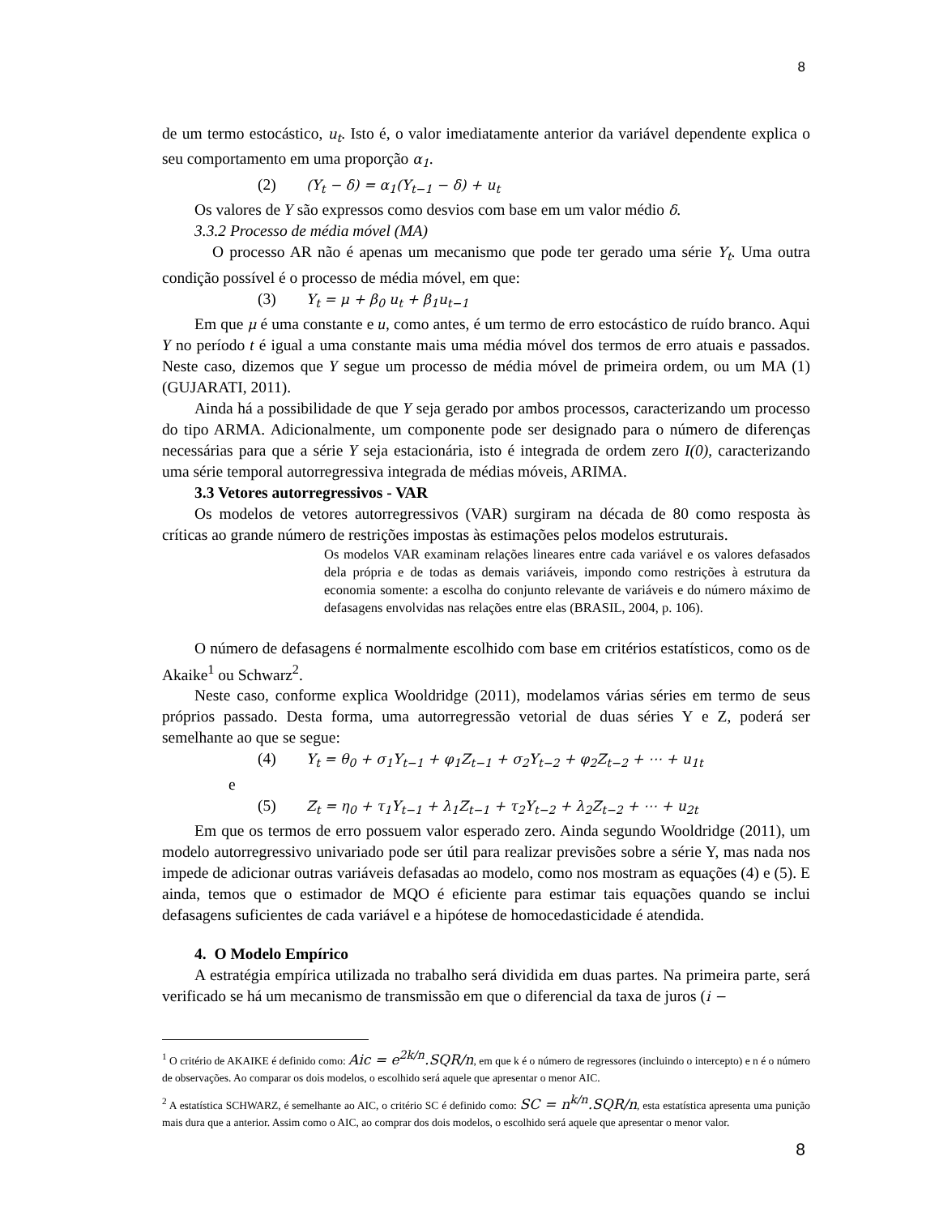8
de um termo estocástico, u<sub>t</sub>. Isto é, o valor imediatamente anterior da variável dependente explica o seu comportamento em uma proporção α<sub>1</sub>.
(2) (Y<sub>t</sub> − δ) = α<sub>1</sub>(Y<sub>t−1</sub> − δ) + u<sub>t</sub>
Os valores de Y são expressos como desvios com base em um valor médio δ.
3.3.2 Processo de média móvel (MA)
O processo AR não é apenas um mecanismo que pode ter gerado uma série Y<sub>t</sub>. Uma outra condição possível é o processo de média móvel, em que:
(3) Y<sub>t</sub> = μ + β<sub>0</sub> u<sub>t</sub> + β<sub>1</sub>u<sub>t−1</sub>
Em que μ é uma constante e u, como antes, é um termo de erro estocástico de ruído branco. Aqui Y no período t é igual a uma constante mais uma média móvel dos termos de erro atuais e passados. Neste caso, dizemos que Y segue um processo de média móvel de primeira ordem, ou um MA (1) (GUJARATI, 2011).
Ainda há a possibilidade de que Y seja gerado por ambos processos, caracterizando um processo do tipo ARMA. Adicionalmente, um componente pode ser designado para o número de diferenças necessárias para que a série Y seja estacionária, isto é integrada de ordem zero I(0), caracterizando uma série temporal autorregressiva integrada de médias móveis, ARIMA.
3.3 Vetores autorregressivos - VAR
Os modelos de vetores autorregressivos (VAR) surgiram na década de 80 como resposta às críticas ao grande número de restrições impostas às estimações pelos modelos estruturais.
Os modelos VAR examinam relações lineares entre cada variável e os valores defasados dela própria e de todas as demais variáveis, impondo como restrições à estrutura da economia somente: a escolha do conjunto relevante de variáveis e do número máximo de defasagens envolvidas nas relações entre elas (BRASIL, 2004, p. 106).
O número de defasagens é normalmente escolhido com base em critérios estatísticos, como os de Akaike<sup>1</sup> ou Schwarz<sup>2</sup>.
Neste caso, conforme explica Wooldridge (2011), modelamos várias séries em termo de seus próprios passado. Desta forma, uma autorregressão vetorial de duas séries Y e Z, poderá ser semelhante ao que se segue:
(4) Y<sub>t</sub> = θ<sub>0</sub> + σ<sub>1</sub>Y<sub>t−1</sub> + φ<sub>1</sub>Z<sub>t−1</sub> + σ<sub>2</sub>Y<sub>t−2</sub> + φ<sub>2</sub>Z<sub>t−2</sub> + ⋯ + u<sub>1t</sub>
e
(5) Z<sub>t</sub> = η<sub>0</sub> + τ<sub>1</sub>Y<sub>t−1</sub> + λ<sub>1</sub>Z<sub>t−1</sub> + τ<sub>2</sub>Y<sub>t−2</sub> + λ<sub>2</sub>Z<sub>t−2</sub> + ⋯ + u<sub>2t</sub>
Em que os termos de erro possuem valor esperado zero. Ainda segundo Wooldridge (2011), um modelo autorregressivo univariado pode ser útil para realizar previsões sobre a série Y, mas nada nos impede de adicionar outras variáveis defasadas ao modelo, como nos mostram as equações (4) e (5). E ainda, temos que o estimador de MQO é eficiente para estimar tais equações quando se inclui defasagens suficientes de cada variável e a hipótese de homocedasticidade é atendida.
4. O Modelo Empírico
A estratégia empírica utilizada no trabalho será dividida em duas partes. Na primeira parte, será verificado se há um mecanismo de transmissão em que o diferencial da taxa de juros (i −
<sup>1</sup> O critério de AKAIKE é definido como: Aic = e<sup>2k/n</sup>.SQR/n, em que k é o número de regressores (incluindo o intercepto) e n é o número de observações. Ao comparar os dois modelos, o escolhido será aquele que apresentar o menor AIC.
<sup>2</sup> A estatística SCHWARZ, é semelhante ao AIC, o critério SC é definido como: SC = n<sup>k/n</sup>.SQR/n, esta estatística apresenta uma punição mais dura que a anterior. Assim como o AIC, ao comprar dos dois modelos, o escolhido será aquele que apresentar o menor valor.
8